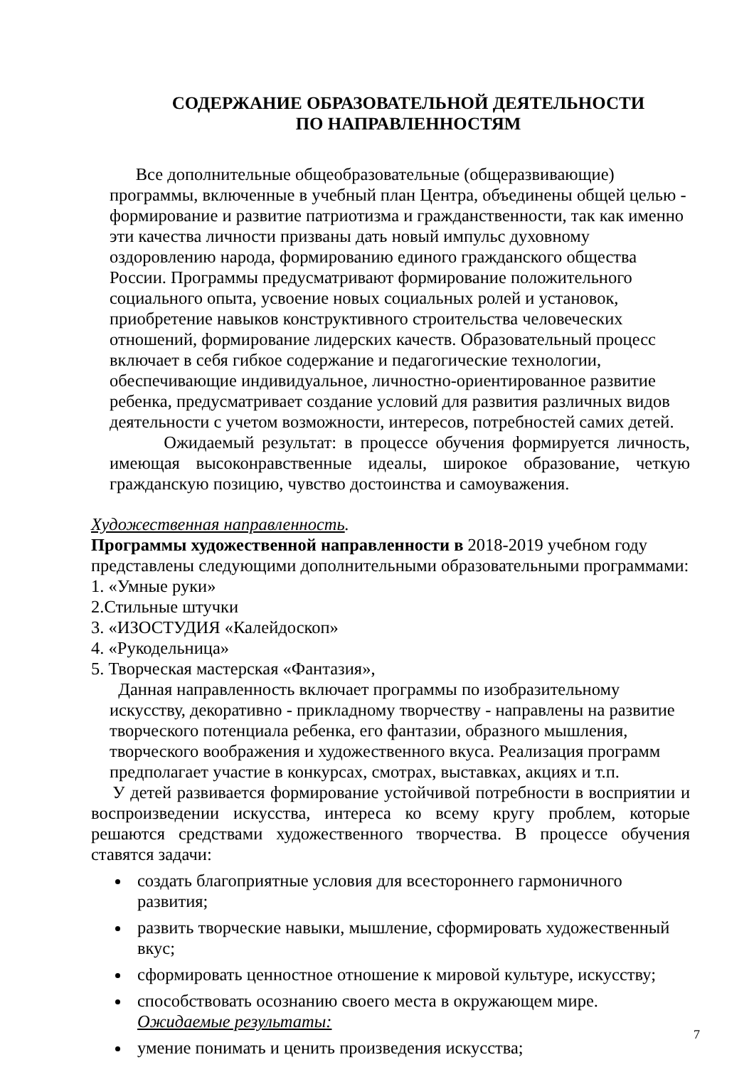СОДЕРЖАНИЕ ОБРАЗОВАТЕЛЬНОЙ ДЕЯТЕЛЬНОСТИ
ПО НАПРАВЛЕННОСТЯМ
Все дополнительные общеобразовательные (общеразвивающие) программы, включенные в учебный план Центра, объединены общей целью - формирование и развитие патриотизма и гражданственности, так как именно эти качества личности призваны дать новый импульс духовному оздоровлению народа, формированию единого гражданского общества России. Программы предусматривают формирование положительного социального опыта, усвоение новых социальных ролей и установок, приобретение навыков конструктивного строительства человеческих отношений, формирование лидерских качеств. Образовательный процесс включает в себя гибкое содержание и педагогические технологии, обеспечивающие индивидуальное, личностно-ориентированное развитие ребенка, предусматривает создание условий для развития различных видов деятельности с учетом возможности, интересов, потребностей самих детей.
Ожидаемый результат: в процессе обучения формируется личность, имеющая высоконравственные идеалы, широкое образование, четкую гражданскую позицию, чувство достоинства и самоуважения.
Художественная направленность.
Программы художественной направленности в 2018-2019 учебном году представлены следующими дополнительными образовательными программами:
1. «Умные руки»
2.Стильные штучки
3. «ИЗОСТУДИЯ «Калейдоскоп»
4. «Рукодельница»
5. Творческая мастерская «Фантазия»,
Данная направленность включает программы по изобразительному искусству, декоративно - прикладному творчеству - направлены на развитие творческого потенциала ребенка, его фантазии, образного мышления, творческого воображения и художественного вкуса. Реализация программ предполагает участие в конкурсах, смотрах, выставках, акциях и т.п.
У детей развивается формирование устойчивой потребности в восприятии и воспроизведении искусства, интереса ко всему кругу проблем, которые решаются средствами художественного творчества. В процессе обучения ставятся задачи:
создать благоприятные условия для всестороннего гармоничного развития;
развить творческие навыки, мышление, сформировать художественный вкус;
сформировать ценностное отношение к мировой культуре, искусству;
способствовать осознанию своего места в окружающем мире.
Ожидаемые результаты:
умение понимать и ценить произведения искусства;
7